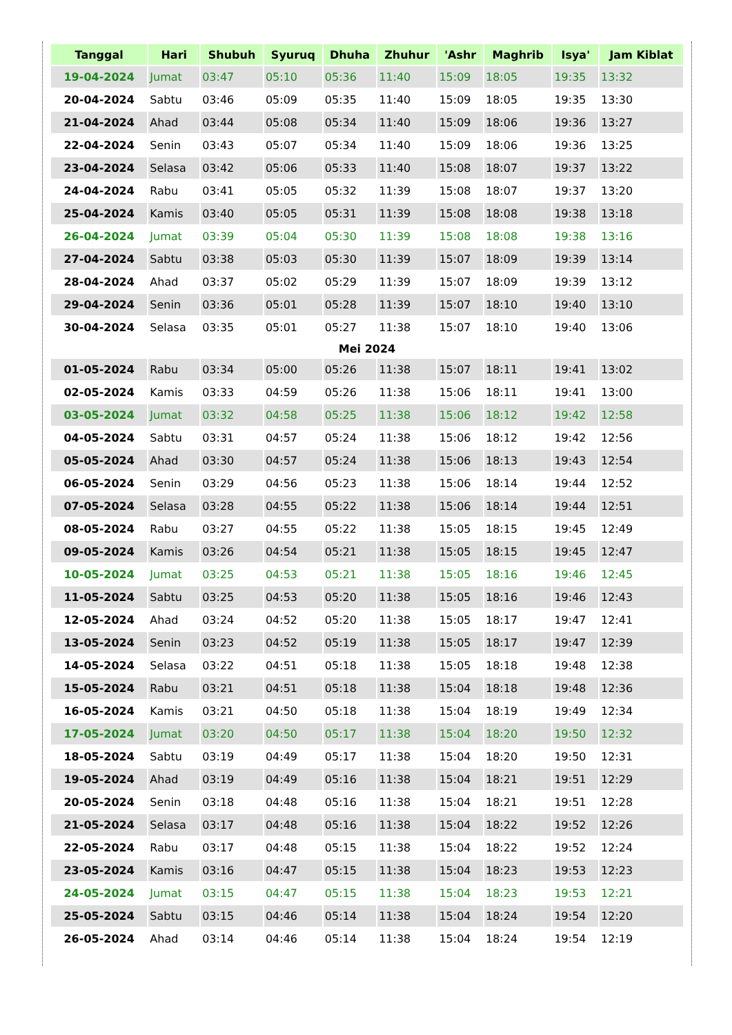| Tanggal | Hari | Shubuh | Syuruq | Dhuha | Zhuhur | 'Ashr | Maghrib | Isya' | Jam Kiblat |
| --- | --- | --- | --- | --- | --- | --- | --- | --- | --- |
| 19-04-2024 | Jumat | 03:47 | 05:10 | 05:36 | 11:40 | 15:09 | 18:05 | 19:35 | 13:32 |
| 20-04-2024 | Sabtu | 03:46 | 05:09 | 05:35 | 11:40 | 15:09 | 18:05 | 19:35 | 13:30 |
| 21-04-2024 | Ahad | 03:44 | 05:08 | 05:34 | 11:40 | 15:09 | 18:06 | 19:36 | 13:27 |
| 22-04-2024 | Senin | 03:43 | 05:07 | 05:34 | 11:40 | 15:09 | 18:06 | 19:36 | 13:25 |
| 23-04-2024 | Selasa | 03:42 | 05:06 | 05:33 | 11:40 | 15:08 | 18:07 | 19:37 | 13:22 |
| 24-04-2024 | Rabu | 03:41 | 05:05 | 05:32 | 11:39 | 15:08 | 18:07 | 19:37 | 13:20 |
| 25-04-2024 | Kamis | 03:40 | 05:05 | 05:31 | 11:39 | 15:08 | 18:08 | 19:38 | 13:18 |
| 26-04-2024 | Jumat | 03:39 | 05:04 | 05:30 | 11:39 | 15:08 | 18:08 | 19:38 | 13:16 |
| 27-04-2024 | Sabtu | 03:38 | 05:03 | 05:30 | 11:39 | 15:07 | 18:09 | 19:39 | 13:14 |
| 28-04-2024 | Ahad | 03:37 | 05:02 | 05:29 | 11:39 | 15:07 | 18:09 | 19:39 | 13:12 |
| 29-04-2024 | Senin | 03:36 | 05:01 | 05:28 | 11:39 | 15:07 | 18:10 | 19:40 | 13:10 |
| 30-04-2024 | Selasa | 03:35 | 05:01 | 05:27 | 11:38 | 15:07 | 18:10 | 19:40 | 13:06 |
| Mei 2024 | | | | | | | | | |
| 01-05-2024 | Rabu | 03:34 | 05:00 | 05:26 | 11:38 | 15:07 | 18:11 | 19:41 | 13:02 |
| 02-05-2024 | Kamis | 03:33 | 04:59 | 05:26 | 11:38 | 15:06 | 18:11 | 19:41 | 13:00 |
| 03-05-2024 | Jumat | 03:32 | 04:58 | 05:25 | 11:38 | 15:06 | 18:12 | 19:42 | 12:58 |
| 04-05-2024 | Sabtu | 03:31 | 04:57 | 05:24 | 11:38 | 15:06 | 18:12 | 19:42 | 12:56 |
| 05-05-2024 | Ahad | 03:30 | 04:57 | 05:24 | 11:38 | 15:06 | 18:13 | 19:43 | 12:54 |
| 06-05-2024 | Senin | 03:29 | 04:56 | 05:23 | 11:38 | 15:06 | 18:14 | 19:44 | 12:52 |
| 07-05-2024 | Selasa | 03:28 | 04:55 | 05:22 | 11:38 | 15:06 | 18:14 | 19:44 | 12:51 |
| 08-05-2024 | Rabu | 03:27 | 04:55 | 05:22 | 11:38 | 15:05 | 18:15 | 19:45 | 12:49 |
| 09-05-2024 | Kamis | 03:26 | 04:54 | 05:21 | 11:38 | 15:05 | 18:15 | 19:45 | 12:47 |
| 10-05-2024 | Jumat | 03:25 | 04:53 | 05:21 | 11:38 | 15:05 | 18:16 | 19:46 | 12:45 |
| 11-05-2024 | Sabtu | 03:25 | 04:53 | 05:20 | 11:38 | 15:05 | 18:16 | 19:46 | 12:43 |
| 12-05-2024 | Ahad | 03:24 | 04:52 | 05:20 | 11:38 | 15:05 | 18:17 | 19:47 | 12:41 |
| 13-05-2024 | Senin | 03:23 | 04:52 | 05:19 | 11:38 | 15:05 | 18:17 | 19:47 | 12:39 |
| 14-05-2024 | Selasa | 03:22 | 04:51 | 05:18 | 11:38 | 15:05 | 18:18 | 19:48 | 12:38 |
| 15-05-2024 | Rabu | 03:21 | 04:51 | 05:18 | 11:38 | 15:04 | 18:18 | 19:48 | 12:36 |
| 16-05-2024 | Kamis | 03:21 | 04:50 | 05:18 | 11:38 | 15:04 | 18:19 | 19:49 | 12:34 |
| 17-05-2024 | Jumat | 03:20 | 04:50 | 05:17 | 11:38 | 15:04 | 18:20 | 19:50 | 12:32 |
| 18-05-2024 | Sabtu | 03:19 | 04:49 | 05:17 | 11:38 | 15:04 | 18:20 | 19:50 | 12:31 |
| 19-05-2024 | Ahad | 03:19 | 04:49 | 05:16 | 11:38 | 15:04 | 18:21 | 19:51 | 12:29 |
| 20-05-2024 | Senin | 03:18 | 04:48 | 05:16 | 11:38 | 15:04 | 18:21 | 19:51 | 12:28 |
| 21-05-2024 | Selasa | 03:17 | 04:48 | 05:16 | 11:38 | 15:04 | 18:22 | 19:52 | 12:26 |
| 22-05-2024 | Rabu | 03:17 | 04:48 | 05:15 | 11:38 | 15:04 | 18:22 | 19:52 | 12:24 |
| 23-05-2024 | Kamis | 03:16 | 04:47 | 05:15 | 11:38 | 15:04 | 18:23 | 19:53 | 12:23 |
| 24-05-2024 | Jumat | 03:15 | 04:47 | 05:15 | 11:38 | 15:04 | 18:23 | 19:53 | 12:21 |
| 25-05-2024 | Sabtu | 03:15 | 04:46 | 05:14 | 11:38 | 15:04 | 18:24 | 19:54 | 12:20 |
| 26-05-2024 | Ahad | 03:14 | 04:46 | 05:14 | 11:38 | 15:04 | 18:24 | 19:54 | 12:19 |